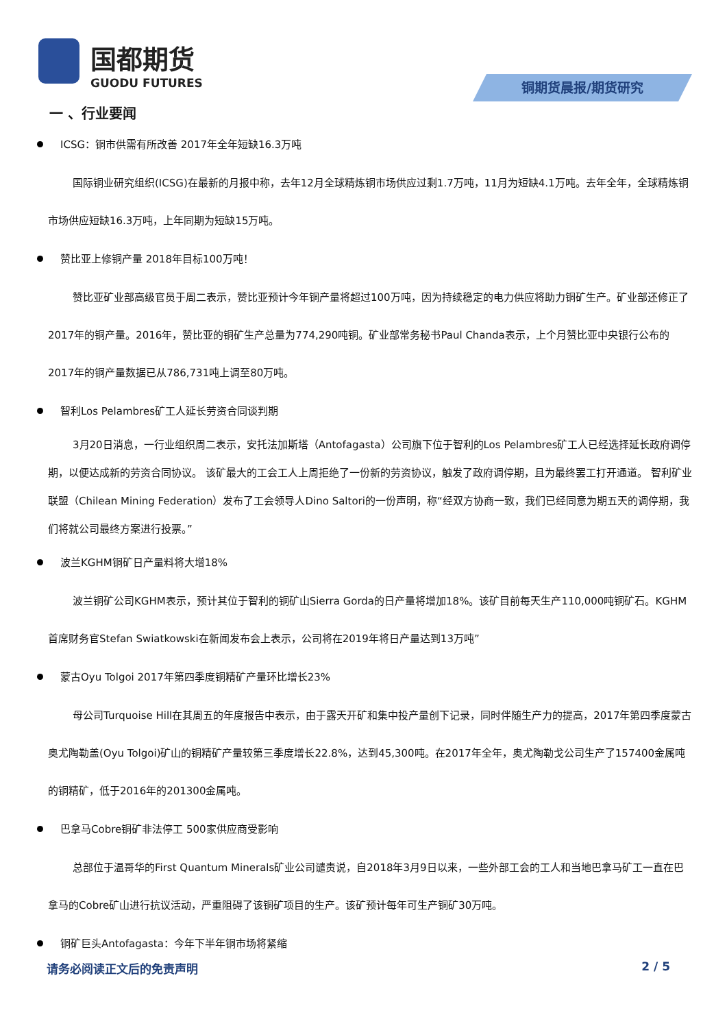国都期货
GUODU FUTURES
铜期货晨报/期货研究
一 、行业要闻
ICSG：铜市供需有所改善 2017年全年短缺16.3万吨
国际铜业研究组织(ICSG)在最新的月报中称，去年12月全球精炼铜市场供应过剩1.7万吨，11月为短缺4.1万吨。去年全年，全球精炼铜市场供应短缺16.3万吨，上年同期为短缺15万吨。
赞比亚上修铜产量 2018年目标100万吨！
赞比亚矿业部高级官员于周二表示，赞比亚预计今年铜产量将超过100万吨，因为持续稳定的电力供应将助力铜矿生产。矿业部还修正了2017年的铜产量。2016年，赞比亚的铜矿生产总量为774,290吨铜。矿业部常务秘书Paul Chanda表示，上个月赞比亚中央银行公布的2017年的铜产量数据已从786,731吨上调至80万吨。
智利Los Pelambres矿工人延长劳资合同谈判期
3月20日消息，一行业组织周二表示，安托法加斯塔（Antofagasta）公司旗下位于智利的Los Pelambres矿工人已经选择延长政府调停期，以便达成新的劳资合同协议。 该矿最大的工会工人上周拒绝了一份新的劳资协议，触发了政府调停期，且为最终罢工打开通道。 智利矿业联盟（Chilean Mining Federation）发布了工会领导人Dino Saltori的一份声明，称“经双方协商一致，我们已经同意为期五天的调停期，我们将就公司最终方案进行投票。”
波兰KGHM铜矿日产量料将大增18%
波兰铜矿公司KGHM表示，预计其位于智利的铜矿山Sierra Gorda的日产量将增加18%。该矿目前每天生产110,000吨铜矿石。KGHM首席财务官Stefan Swiatkowski在新闻发布会上表示，公司将在2019年将日产量达到13万吨”
蒙古Oyu Tolgoi 2017年第四季度铜精矿产量环比增长23%
母公司Turquoise Hill在其周五的年度报告中表示，由于露天开矿和集中投产量创下记录，同时伴随生产力的提高，2017年第四季度蒙古奥尤陶勒盖(Oyu Tolgoi)矿山的铜精矿产量较第三季度增长22.8%，达到45,300吨。在2017年全年，奥尤陶勒戈公司生产了157400金属吨的铜精矿，低于2016年的201300金属吨。
巴拿马Cobre铜矿非法停工 500家供应商受影响
总部位于温哥华的First Quantum Minerals矿业公司谴责说，自2018年3月9日以来，一些外部工会的工人和当地巴拿马矿工一直在巴拿马的Cobre矿山进行抗议活动，严重阻碍了该铜矿项目的生产。该矿预计每年可生产铜矿30万吨。
铜矿巨头Antofagasta：今年下半年铜市场将紧缩
请务必阅读正文后的免责声明 2 / 5